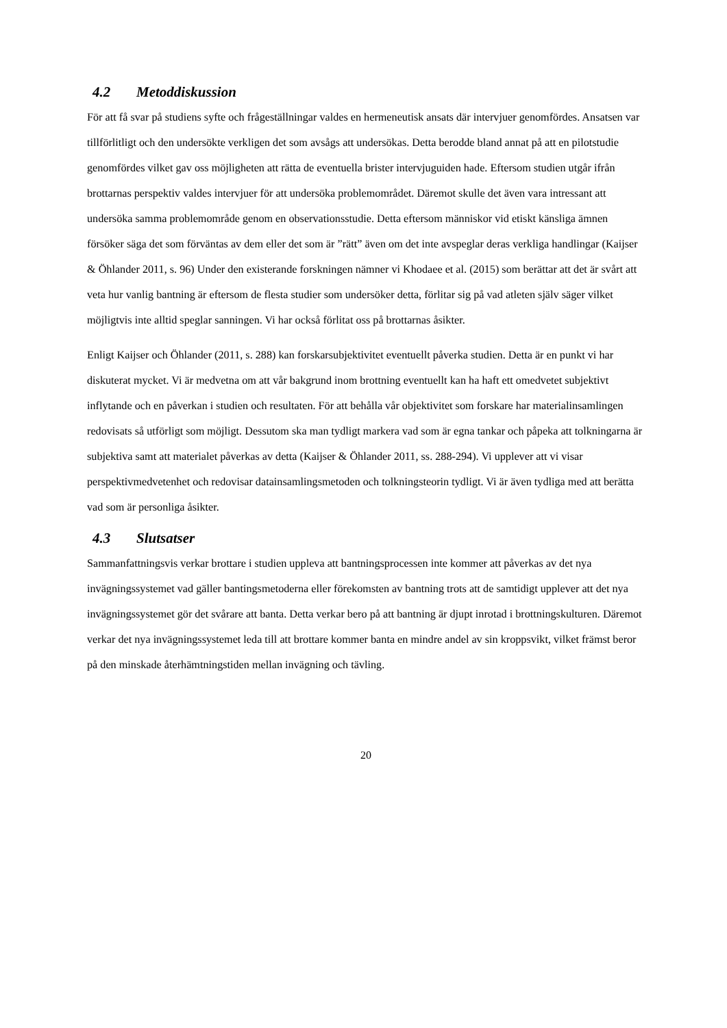4.2 Metoddiskussion
För att få svar på studiens syfte och frågeställningar valdes en hermeneutisk ansats där intervjuer genomfördes. Ansatsen var tillförlitligt och den undersökte verkligen det som avsågs att undersökas. Detta berodde bland annat på att en pilotstudie genomfördes vilket gav oss möjligheten att rätta de eventuella brister intervjuguiden hade. Eftersom studien utgår ifrån brottarnas perspektiv valdes intervjuer för att undersöka problemområdet. Däremot skulle det även vara intressant att undersöka samma problemområde genom en observationsstudie. Detta eftersom människor vid etiskt känsliga ämnen försöker säga det som förväntas av dem eller det som är ”rätt” även om det inte avspeglar deras verkliga handlingar (Kaijser & Öhlander 2011, s. 96) Under den existerande forskningen nämner vi Khodaee et al. (2015) som berättar att det är svårt att veta hur vanlig bantning är eftersom de flesta studier som undersöker detta, förlitar sig på vad atleten själv säger vilket möjligtvis inte alltid speglar sanningen. Vi har också förlitat oss på brottarnas åsikter.
Enligt Kaijser och Öhlander (2011, s. 288) kan forskarsubjektivitet eventuellt påverka studien. Detta är en punkt vi har diskuterat mycket. Vi är medvetna om att vår bakgrund inom brottning eventuellt kan ha haft ett omedvetet subjektivt inflytande och en påverkan i studien och resultaten. För att behålla vår objektivitet som forskare har materialinsamlingen redovisats så utförligt som möjligt. Dessutom ska man tydligt markera vad som är egna tankar och påpeka att tolkningarna är subjektiva samt att materialet påverkas av detta (Kaijser & Öhlander 2011, ss. 288-294). Vi upplever att vi visar perspektivmedvetenhet och redovisar datainsamlingsmetoden och tolkningsteorin tydligt. Vi är även tydliga med att berätta vad som är personliga åsikter.
4.3 Slutsatser
Sammanfattningsvis verkar brottare i studien uppleva att bantningsprocessen inte kommer att påverkas av det nya invägningssystemet vad gäller bantingsmetoderna eller förekomsten av bantning trots att de samtidigt upplever att det nya invägningssystemet gör det svårare att banta. Detta verkar bero på att bantning är djupt inrotad i brottningskulturen. Däremot verkar det nya invägningssystemet leda till att brottare kommer banta en mindre andel av sin kroppsvikt, vilket främst beror på den minskade återhämtningstiden mellan invägning och tävling.
20